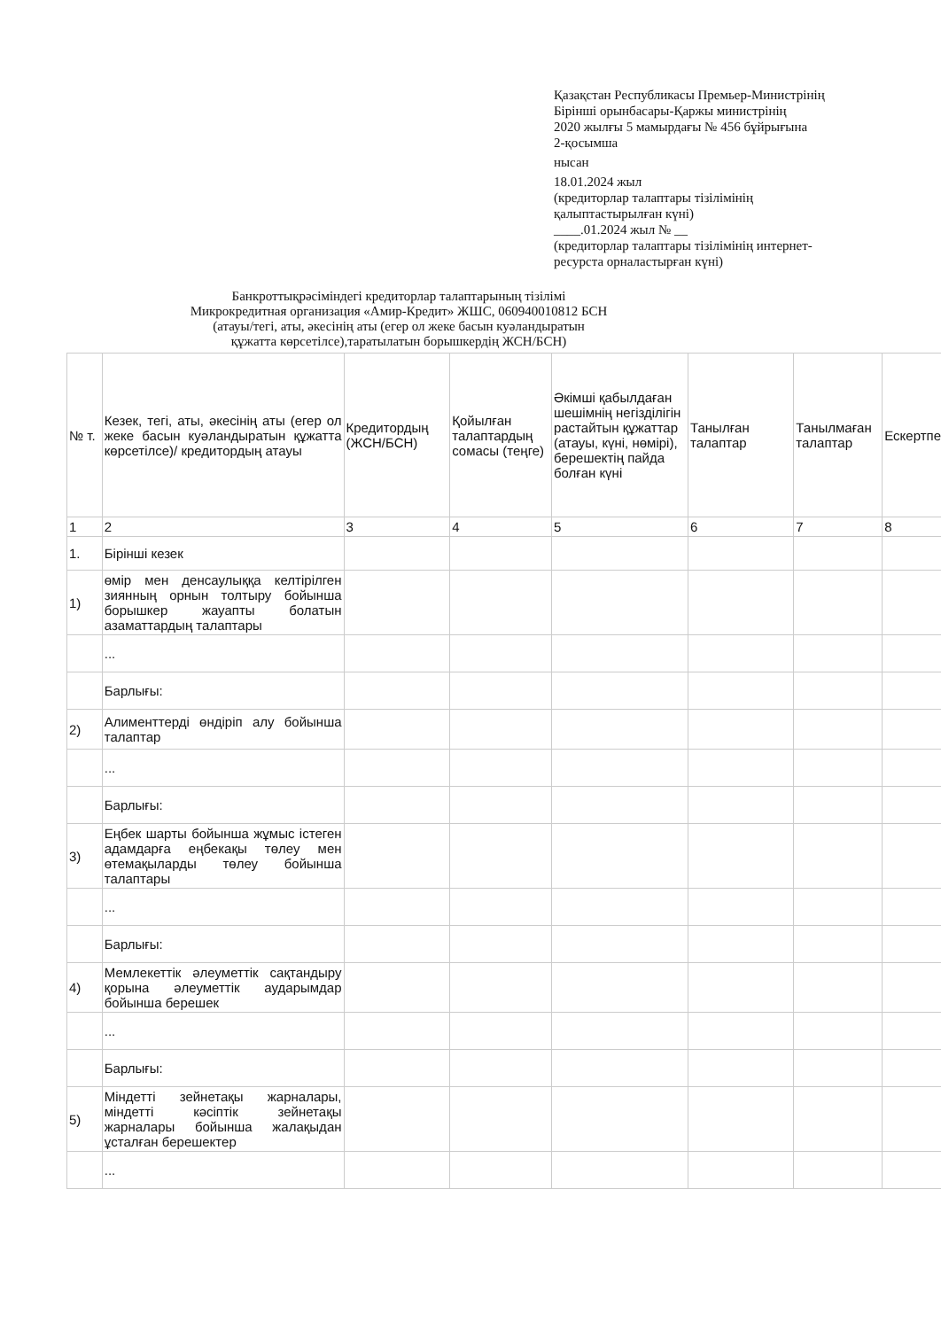Қазақстан Республикасы Премьер-Министрінің
Бірінші орынбасары-Қаржы министрінің
2020 жылғы 5 мамырдағы № 456 бұйрығына
2-қосымша
нысан
18.01.2024 жыл
(кредиторлар талаптары тізілімінің
қалыптастырылған күні)
____.01.2024 жыл № __
(кредиторлар талаптары тізілімінің интернет-
ресурста орналастырған күні)
Банкроттықрәсіміндегі кредиторлар талаптарының тізілімі
Микрокредитная организация «Амир-Кредит» ЖШС, 060940010812 БСН
(атауы/тегі, аты, әкесінің аты (егер ол жеке басын куәландыратын
құжатта көрсетілсе),таратылатын борышкердің ЖСН/БСН)
| № т. | Кезек, тегі, аты, әкесінің аты (егер ол жеке басын куәландыратын құжатта көрсетілсе)/ кредитордың атауы | Кредитордың (ЖСН/БСН) | Қойылған талаптардың сомасы (теңге) | Әкімші қабылдаған шешімнің негізділігін растайтын құжаттар (атауы, күні, нөмірі), берешектің пайда болған күні | Танылған талаптар | Танылмаған талаптар | Ескертпе |
| --- | --- | --- | --- | --- | --- | --- | --- |
| 1 | 2 | 3 | 4 | 5 | 6 | 7 | 8 |
| 1. | Бірінші кезек | | | | | | |
| 1) | өмір мен денсаулыққа келтірілген зиянның орнын толтыру бойынша борышкер жауапты болатын азаматтардың талаптары | | | | | | |
| | ... | | | | | | |
| | Барлығы: | | | | | | |
| 2) | Алименттерді өндіріп алу бойынша талаптар | | | | | | |
| | ... | | | | | | |
| | Барлығы: | | | | | | |
| 3) | Еңбек шарты бойынша жұмыс істеген адамдарға еңбекақы төлеу мен өтемақыларды төлеу бойынша талаптары | | | | | | |
| | ... | | | | | | |
| | Барлығы: | | | | | | |
| 4) | Мемлекеттік әлеуметтік сақтандыру қорына әлеуметтік аударымдар бойынша берешек | | | | | | |
| | ... | | | | | | |
| | Барлығы: | | | | | | |
| 5) | Міндетті зейнетақы жарналары, міндетті кәсіптік зейнетақы жарналары бойынша жалақыдан ұсталған берешектер | | | | | | |
| | ... | | | | | | |